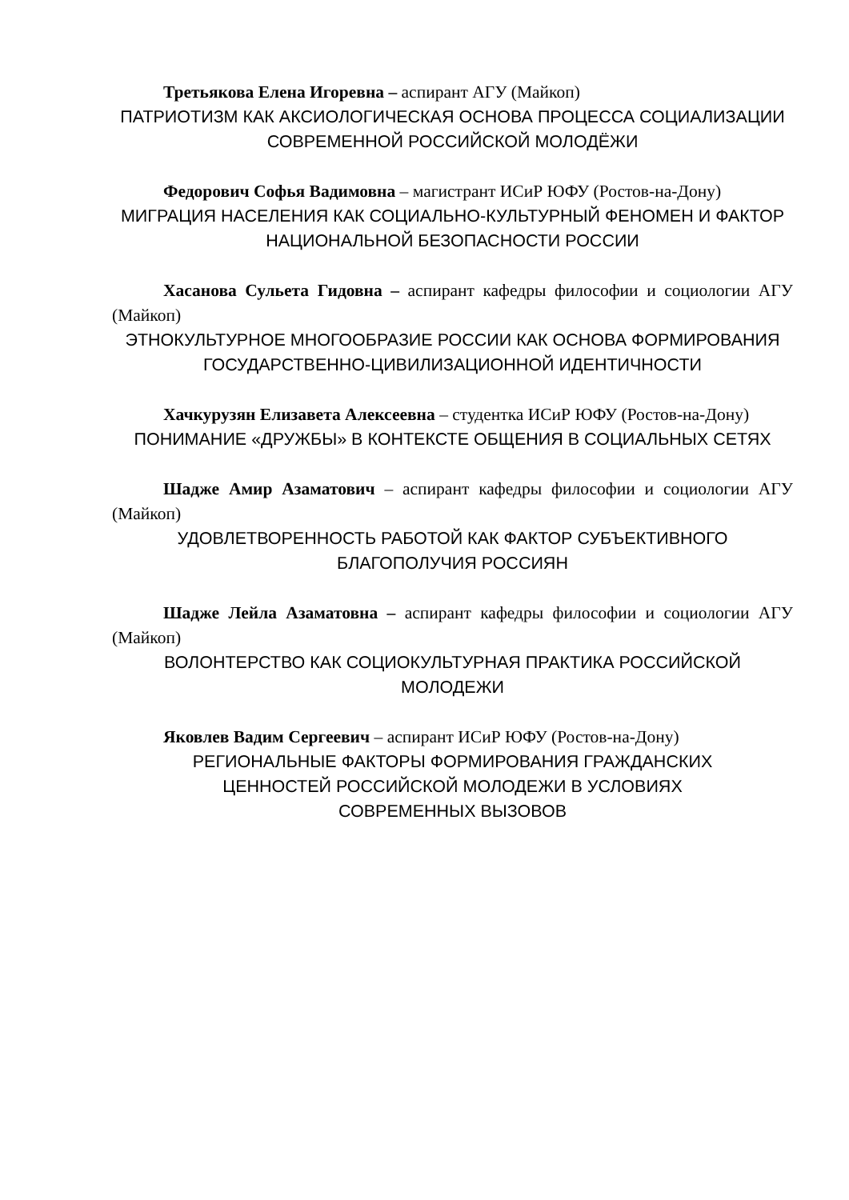Третьякова Елена Игоревна – аспирант АГУ (Майкоп)
ПАТРИОТИЗМ КАК АКСИОЛОГИЧЕСКАЯ ОСНОВА ПРОЦЕССА СОЦИАЛИЗАЦИИ СОВРЕМЕННОЙ РОССИЙСКОЙ МОЛОДЁЖИ
Федорович Софья Вадимовна – магистрант ИСиР ЮФУ (Ростов-на-Дону)
МИГРАЦИЯ НАСЕЛЕНИЯ КАК СОЦИАЛЬНО-КУЛЬТУРНЫЙ ФЕНОМЕН И ФАКТОР НАЦИОНАЛЬНОЙ БЕЗОПАСНОСТИ РОССИИ
Хасанова Сульета Гидовна – аспирант кафедры философии и социологии АГУ (Майкоп)
ЭТНОКУЛЬТУРНОЕ МНОГООБРАЗИЕ РОССИИ КАК ОСНОВА ФОРМИРОВАНИЯ ГОСУДАРСТВЕННО-ЦИВИЛИЗАЦИОННОЙ ИДЕНТИЧНОСТИ
Хачкурузян Елизавета Алексеевна – студентка ИСиР ЮФУ (Ростов-на-Дону)
ПОНИМАНИЕ «ДРУЖБЫ» В КОНТЕКСТЕ ОБЩЕНИЯ В СОЦИАЛЬНЫХ СЕТЯХ
Шадже Амир Азаматович – аспирант кафедры философии и социологии АГУ (Майкоп)
УДОВЛЕТВОРЕННОСТЬ РАБОТОЙ КАК ФАКТОР СУБЪЕКТИВНОГО БЛАГОПОЛУЧИЯ РОССИЯН
Шадже Лейла Азаматовна – аспирант кафедры философии и социологии АГУ (Майкоп)
ВОЛОНТЕРСТВО КАК СОЦИОКУЛЬТУРНАЯ ПРАКТИКА РОССИЙСКОЙ МОЛОДЕЖИ
Яковлев Вадим Сергеевич – аспирант ИСиР ЮФУ (Ростов-на-Дону)
РЕГИОНАЛЬНЫЕ ФАКТОРЫ ФОРМИРОВАНИЯ ГРАЖДАНСКИХ
ЦЕННОСТЕЙ РОССИЙСКОЙ МОЛОДЕЖИ В УСЛОВИЯХ
СОВРЕМЕННЫХ ВЫЗОВОВ